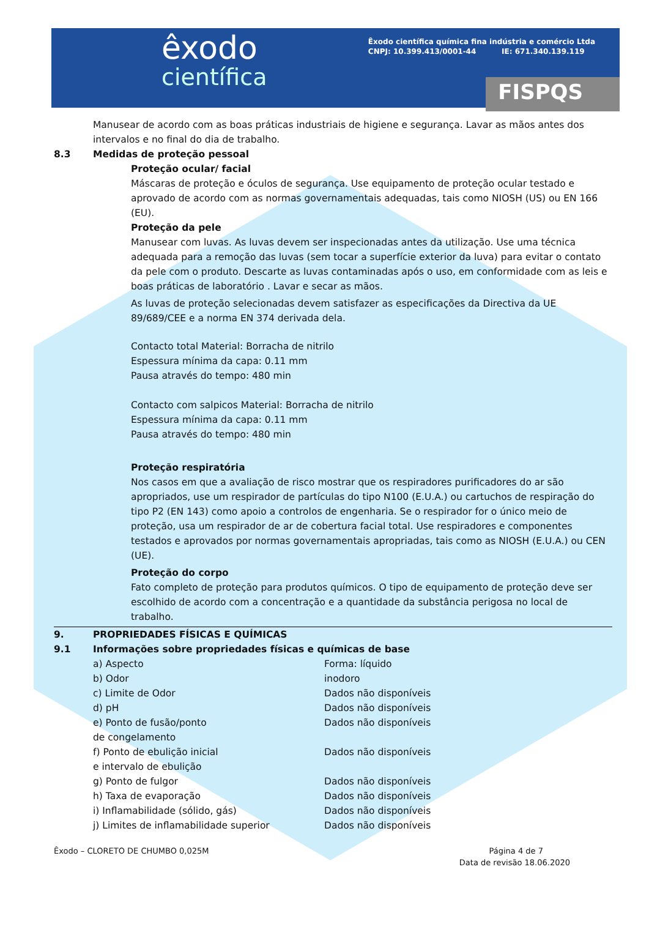êxodo
científica
Êxodo científica química fina indústria e comércio Ltda
CNPJ: 10.399.413/0001-44 IE: 671.340.139.119
FISPQS
Manusear de acordo com as boas práticas industriais de higiene e segurança. Lavar as mãos antes dos intervalos e no final do dia de trabalho.
8.3 Medidas de proteção pessoal
Proteção ocular/ facial
Máscaras de proteção e óculos de segurança. Use equipamento de proteção ocular testado e aprovado de acordo com as normas governamentais adequadas, tais como NIOSH (US) ou EN 166 (EU).
Proteção da pele
Manusear com luvas. As luvas devem ser inspecionadas antes da utilização. Use uma técnica adequada para a remoção das luvas (sem tocar a superfície exterior da luva) para evitar o contato da pele com o produto. Descarte as luvas contaminadas após o uso, em conformidade com as leis e boas práticas de laboratório . Lavar e secar as mãos.
As luvas de proteção selecionadas devem satisfazer as especificações da Directiva da UE 89/689/CEE e a norma EN 374 derivada dela.
Contacto total Material: Borracha de nitrilo
Espessura mínima da capa: 0.11 mm
Pausa através do tempo: 480 min
Contacto com salpicos Material: Borracha de nitrilo
Espessura mínima da capa: 0.11 mm
Pausa através do tempo: 480 min
Proteção respiratória
Nos casos em que a avaliação de risco mostrar que os respiradores purificadores do ar são apropriados, use um respirador de partículas do tipo N100 (E.U.A.) ou cartuchos de respiração do tipo P2 (EN 143) como apoio a controlos de engenharia. Se o respirador for o único meio de proteção, usa um respirador de ar de cobertura facial total. Use respiradores e componentes testados e aprovados por normas governamentais apropriadas, tais como as NIOSH (E.U.A.) ou CEN (UE).
Proteção do corpo
Fato completo de proteção para produtos químicos. O tipo de equipamento de proteção deve ser escolhido de acordo com a concentração e a quantidade da substância perigosa no local de trabalho.
9. PROPRIEDADES FÍSICAS E QUÍMICAS
9.1 Informações sobre propriedades físicas e químicas de base
| a) Aspecto | Forma: líquido |
| b) Odor | inodoro |
| c) Limite de Odor | Dados não disponíveis |
| d) pH | Dados não disponíveis |
| e) Ponto de fusão/ponto de congelamento | Dados não disponíveis |
| f) Ponto de ebulição inicial e intervalo de ebulição | Dados não disponíveis |
| g) Ponto de fulgor | Dados não disponíveis |
| h) Taxa de evaporação | Dados não disponíveis |
| i) Inflamabilidade (sólido, gás) | Dados não disponíveis |
| j) Limites de inflamabilidade superior | Dados não disponíveis |
Êxodo – CLORETO DE CHUMBO 0,025M Página 4 de 7
Data de revisão 18.06.2020